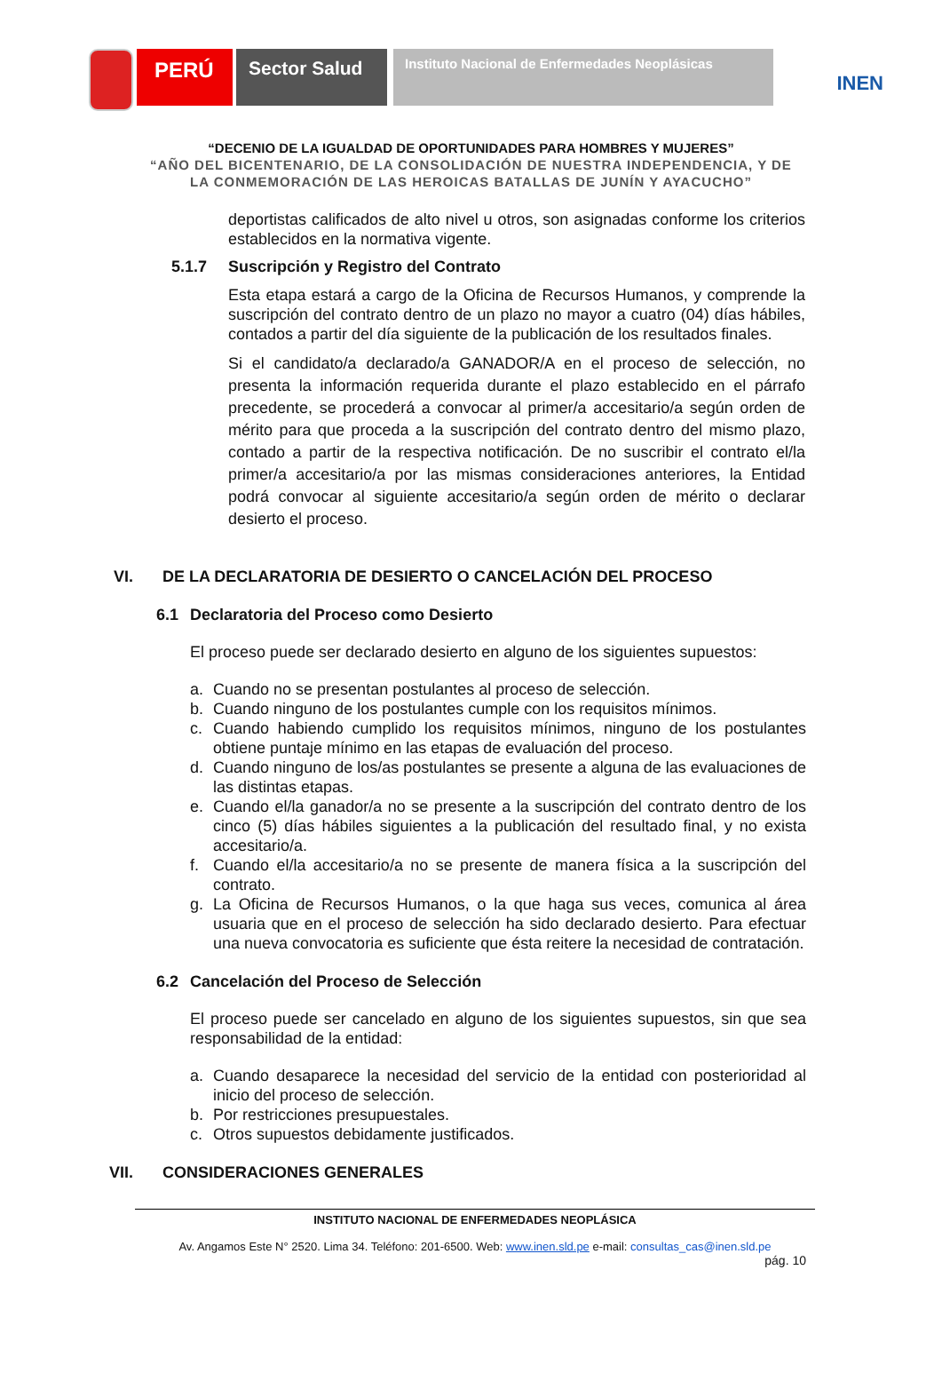PERÚ Sector Salud
Instituto Nacional de Enfermedades Neoplásicas
INEN
“DECENIO DE LA IGUALDAD DE OPORTUNIDADES PARA HOMBRES Y MUJERES”
“AÑO DEL BICENTENARIO, DE LA CONSOLIDACIÓN DE NUESTRA INDEPENDENCIA, Y DE
LA CONMEMORACIÓN DE LAS HEROICAS BATALLAS DE JUNÍN Y AYACUCHO”
deportistas calificados de alto nivel u otros, son asignadas conforme los criterios establecidos en la normativa vigente.
5.1.7 Suscripción y Registro del Contrato
Esta etapa estará a cargo de la Oficina de Recursos Humanos, y comprende la suscripción del contrato dentro de un plazo no mayor a cuatro (04) días hábiles, contados a partir del día siguiente de la publicación de los resultados finales.
Si el candidato/a declarado/a GANADOR/A en el proceso de selección, no presenta la información requerida durante el plazo establecido en el párrafo precedente, se procederá a convocar al primer/a accesitario/a según orden de mérito para que proceda a la suscripción del contrato dentro del mismo plazo, contado a partir de la respectiva notificación. De no suscribir el contrato el/la primer/a accesitario/a por las mismas consideraciones anteriores, la Entidad podrá convocar al siguiente accesitario/a según orden de mérito o declarar desierto el proceso.
VI. DE LA DECLARATORIA DE DESIERTO O CANCELACIÓN DEL PROCESO
6.1 Declaratoria del Proceso como Desierto
El proceso puede ser declarado desierto en alguno de los siguientes supuestos:
a. Cuando no se presentan postulantes al proceso de selección.
b. Cuando ninguno de los postulantes cumple con los requisitos mínimos.
c. Cuando habiendo cumplido los requisitos mínimos, ninguno de los postulantes obtiene puntaje mínimo en las etapas de evaluación del proceso.
d. Cuando ninguno de los/as postulantes se presente a alguna de las evaluaciones de las distintas etapas.
e. Cuando el/la ganador/a no se presente a la suscripción del contrato dentro de los cinco (5) días hábiles siguientes a la publicación del resultado final, y no exista accesitario/a.
f. Cuando el/la accesitario/a no se presente de manera física a la suscripción del contrato.
g. La Oficina de Recursos Humanos, o la que haga sus veces, comunica al área usuaria que en el proceso de selección ha sido declarado desierto. Para efectuar una nueva convocatoria es suficiente que ésta reitere la necesidad de contratación.
6.2 Cancelación del Proceso de Selección
El proceso puede ser cancelado en alguno de los siguientes supuestos, sin que sea responsabilidad de la entidad:
a. Cuando desaparece la necesidad del servicio de la entidad con posterioridad al inicio del proceso de selección.
b. Por restricciones presupuestales.
c. Otros supuestos debidamente justificados.
VII. CONSIDERACIONES GENERALES
INSTITUTO NACIONAL DE ENFERMEDADES NEOPLÁSICA
Av. Angamos Este N° 2520. Lima 34. Teléfono: 201-6500. Web: www.inen.sld.pe e-mail: consultas_cas@inen.sld.pe
pág. 10